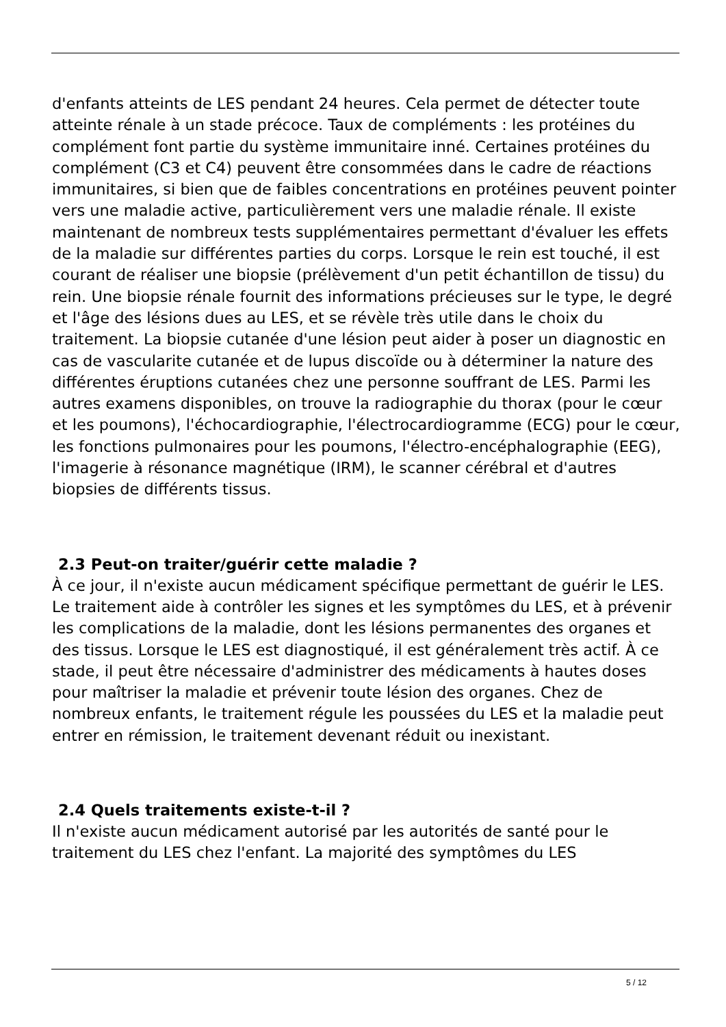d'enfants atteints de LES pendant 24 heures. Cela permet de détecter toute atteinte rénale à un stade précoce. Taux de compléments : les protéines du complément font partie du système immunitaire inné. Certaines protéines du complément (C3 et C4) peuvent être consommées dans le cadre de réactions immunitaires, si bien que de faibles concentrations en protéines peuvent pointer vers une maladie active, particulièrement vers une maladie rénale. Il existe maintenant de nombreux tests supplémentaires permettant d'évaluer les effets de la maladie sur différentes parties du corps. Lorsque le rein est touché, il est courant de réaliser une biopsie (prélèvement d'un petit échantillon de tissu) du rein. Une biopsie rénale fournit des informations précieuses sur le type, le degré et l'âge des lésions dues au LES, et se révèle très utile dans le choix du traitement. La biopsie cutanée d'une lésion peut aider à poser un diagnostic en cas de vascularite cutanée et de lupus discoïde ou à déterminer la nature des différentes éruptions cutanées chez une personne souffrant de LES. Parmi les autres examens disponibles, on trouve la radiographie du thorax (pour le cœur et les poumons), l'échocardiographie, l'électrocardiogramme (ECG) pour le cœur, les fonctions pulmonaires pour les poumons, l'électro-encéphalographie (EEG), l'imagerie à résonance magnétique (IRM), le scanner cérébral et d'autres biopsies de différents tissus.
2.3 Peut-on traiter/guérir cette maladie ?
À ce jour, il n'existe aucun médicament spécifique permettant de guérir le LES. Le traitement aide à contrôler les signes et les symptômes du LES, et à prévenir les complications de la maladie, dont les lésions permanentes des organes et des tissus. Lorsque le LES est diagnostiqué, il est généralement très actif. À ce stade, il peut être nécessaire d'administrer des médicaments à hautes doses pour maîtriser la maladie et prévenir toute lésion des organes. Chez de nombreux enfants, le traitement régule les poussées du LES et la maladie peut entrer en rémission, le traitement devenant réduit ou inexistant.
2.4 Quels traitements existe-t-il ?
Il n'existe aucun médicament autorisé par les autorités de santé pour le traitement du LES chez l'enfant. La majorité des symptômes du LES
5 / 12